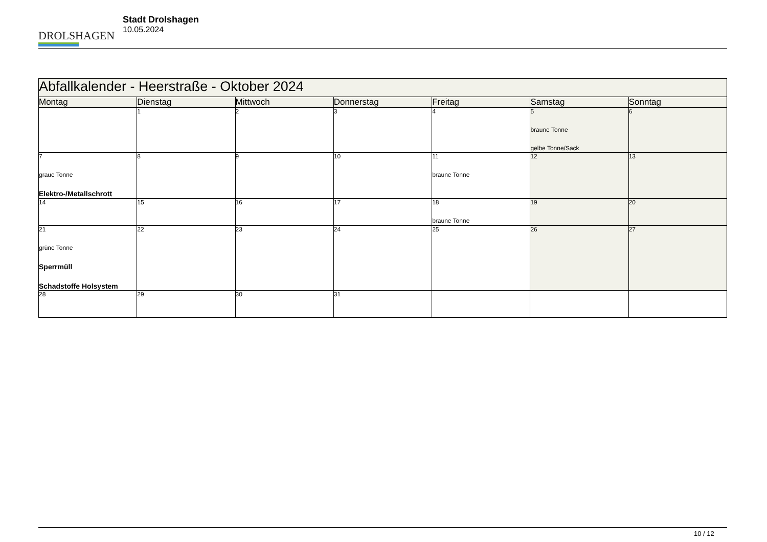DROLSHAGEN
Stadt Drolshagen
10.05.2024
| Abfallkalender - Heerstraße - Oktober 2024 | | | | | | |
| --- | --- | --- | --- | --- | --- | --- |
| Montag | Dienstag | Mittwoch | Donnerstag | Freitag | Samstag | Sonntag |
| | 1 | 2 | 3 | 4 | 5 braune Tonne gelbe Tonne/Sack | 6 |
| 7 graue Tonne Elektro-/Metallschrott | 8 | 9 | 10 | 11 braune Tonne | 12 | 13 |
| 14 | 15 | 16 | 17 | 18 braune Tonne | 19 | 20 |
| 21 grüne Tonne Sperrmüll Schadstoffe Holsystem | 22 | 23 | 24 | 25 | 26 | 27 |
| 28 | 29 | 30 | 31 | | | |
10 / 12